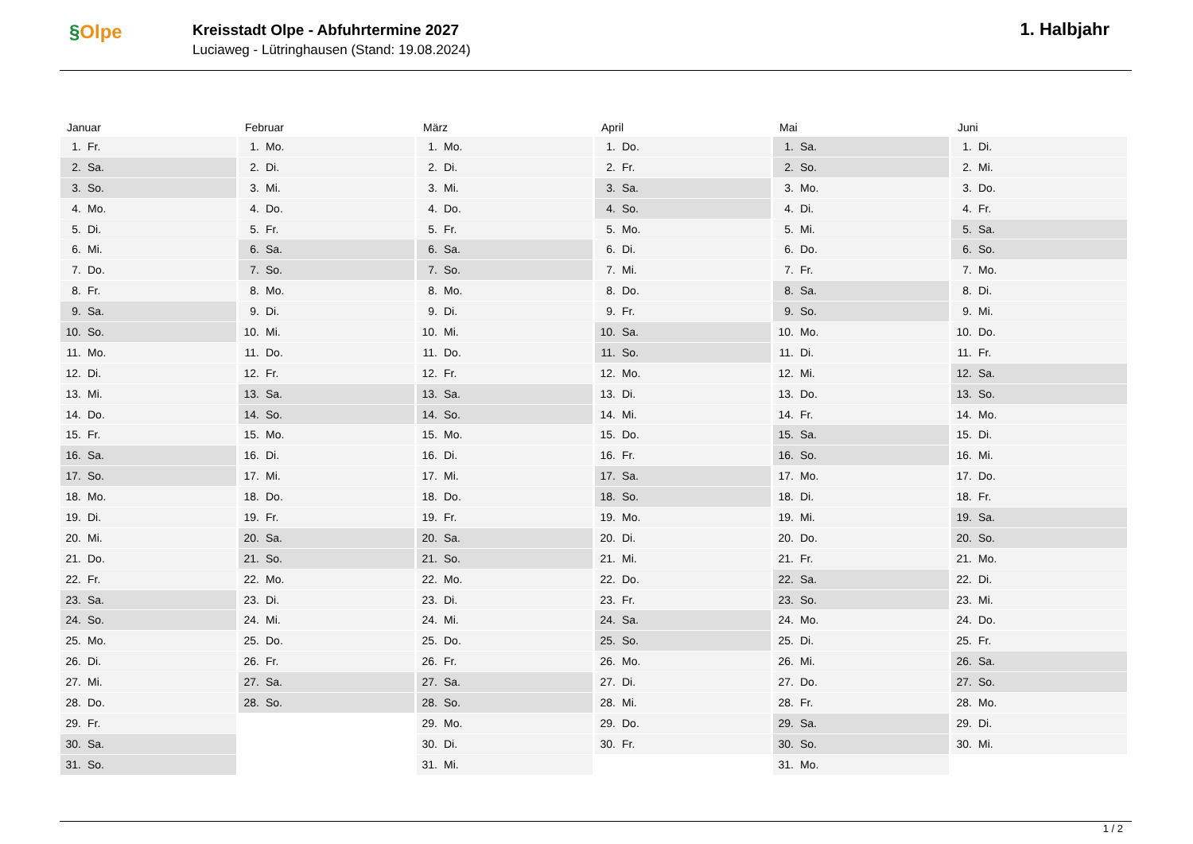§Olpe
Kreisstadt Olpe - Abfuhrtermine 2027
Luciaweg - Lütringhausen (Stand: 19.08.2024)
1. Halbjahr
Januar
1. Fr.
2. Sa.
3. So.
4. Mo.
5. Di.
6. Mi.
7. Do.
8. Fr.
9. Sa.
10. So.
11. Mo.
12. Di.
13. Mi.
14. Do.
15. Fr.
16. Sa.
17. So.
18. Mo.
19. Di.
20. Mi.
21. Do.
22. Fr.
23. Sa.
24. So.
25. Mo.
26. Di.
27. Mi.
28. Do.
29. Fr.
30. Sa.
31. So.
Februar
1. Mo.
2. Di.
3. Mi.
4. Do.
5. Fr.
6. Sa.
7. So.
8. Mo.
9. Di.
10. Mi.
11. Do.
12. Fr.
13. Sa.
14. So.
15. Mo.
16. Di.
17. Mi.
18. Do.
19. Fr.
20. Sa.
21. So.
22. Mo.
23. Di.
24. Mi.
25. Do.
26. Fr.
27. Sa.
28. So.
März
1. Mo.
2. Di.
3. Mi.
4. Do.
5. Fr.
6. Sa.
7. So.
8. Mo.
9. Di.
10. Mi.
11. Do.
12. Fr.
13. Sa.
14. So.
15. Mo.
16. Di.
17. Mi.
18. Do.
19. Fr.
20. Sa.
21. So.
22. Mo.
23. Di.
24. Mi.
25. Do.
26. Fr.
27. Sa.
28. So.
29. Mo.
30. Di.
31. Mi.
April
1. Do.
2. Fr.
3. Sa.
4. So.
5. Mo.
6. Di.
7. Mi.
8. Do.
9. Fr.
10. Sa.
11. So.
12. Mo.
13. Di.
14. Mi.
15. Do.
16. Fr.
17. Sa.
18. So.
19. Mo.
20. Di.
21. Mi.
22. Do.
23. Fr.
24. Sa.
25. So.
26. Mo.
27. Di.
28. Mi.
29. Do.
30. Fr.
Mai
1. Sa.
2. So.
3. Mo.
4. Di.
5. Mi.
6. Do.
7. Fr.
8. Sa.
9. So.
10. Mo.
11. Di.
12. Mi.
13. Do.
14. Fr.
15. Sa.
16. So.
17. Mo.
18. Di.
19. Mi.
20. Do.
21. Fr.
22. Sa.
23. So.
24. Mo.
25. Di.
26. Mi.
27. Do.
28. Fr.
29. Sa.
30. So.
31. Mo.
Juni
1. Di.
2. Mi.
3. Do.
4. Fr.
5. Sa.
6. So.
7. Mo.
8. Di.
9. Mi.
10. Do.
11. Fr.
12. Sa.
13. So.
14. Mo.
15. Di.
16. Mi.
17. Do.
18. Fr.
19. Sa.
20. So.
21. Mo.
22. Di.
23. Mi.
24. Do.
25. Fr.
26. Sa.
27. So.
28. Mo.
29. Di.
30. Mi.
1 / 2